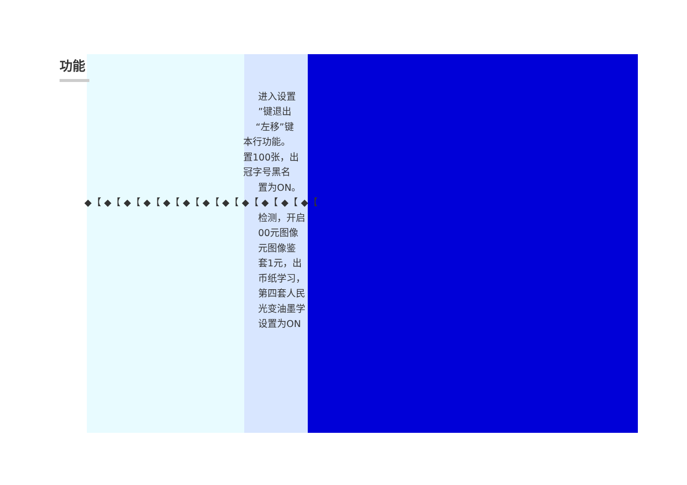功能
进入设置
”键退出
“左移”键
本行功能。
置100张，出
冠字号黑名
置为ON。
◆【 ◆【 ◆【 ◆【 ◆【 ◆【 ◆【 ◆【 ◆【 ◆【 ◆【 ◆【
检测，开启
00元图像
元图像鉴
套1元，出
币纸学习，
第四套人民
光变油墨学
设置为ON